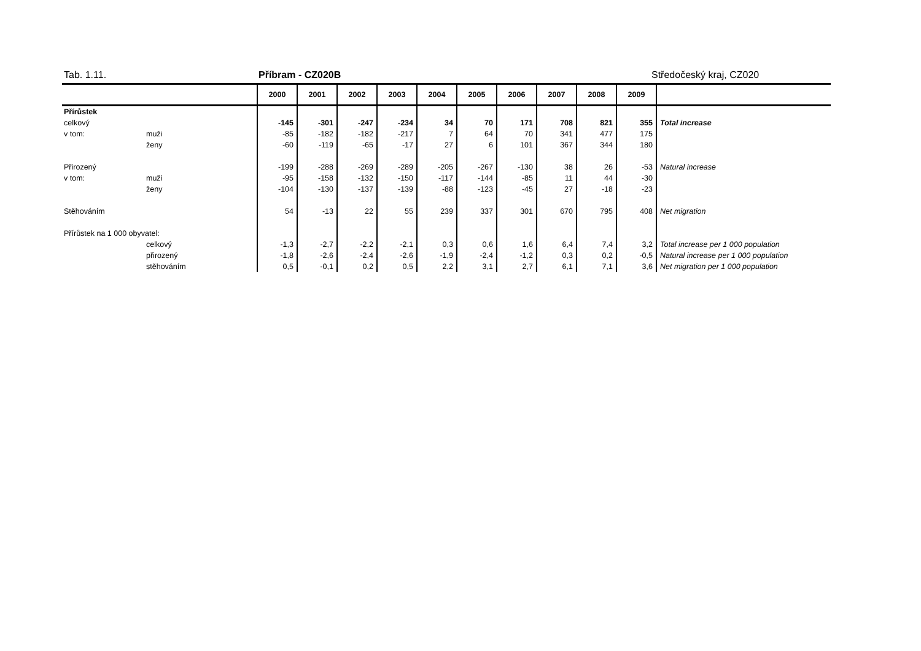Tab. 1.11. Příbram - CZ020B Středočeský kraj, CZ020
| | | 2000 | 2001 | 2002 | 2003 | 2004 | 2005 | 2006 | 2007 | 2008 | 2009 | |
| --- | --- | --- | --- | --- | --- | --- | --- | --- | --- | --- | --- | --- |
| Přírůstek | | | | | | | | | | | | |
| celkový | | -145 | -301 | -247 | -234 | 34 | 70 | 171 | 708 | 821 | 355 | Total increase |
| v tom: | muži | -85 | -182 | -182 | -217 | 7 | 64 | 70 | 341 | 477 | 175 | |
| | ženy | -60 | -119 | -65 | -17 | 27 | 6 | 101 | 367 | 344 | 180 | |
| Přirozený | | -199 | -288 | -269 | -289 | -205 | -267 | -130 | 38 | 26 | -53 | Natural increase |
| v tom: | muži | -95 | -158 | -132 | -150 | -117 | -144 | -85 | 11 | 44 | -30 | |
| | ženy | -104 | -130 | -137 | -139 | -88 | -123 | -45 | 27 | -18 | -23 | |
| Stěhováním | | 54 | -13 | 22 | 55 | 239 | 337 | 301 | 670 | 795 | 408 | Net migration |
| Přírůstek na 1 000 obyvatel: | | | | | | | | | | | | |
| | celkový | -1,3 | -2,7 | -2,2 | -2,1 | 0,3 | 0,6 | 1,6 | 6,4 | 7,4 | 3,2 | Total increase per 1 000 population |
| | přirozený | -1,8 | -2,6 | -2,4 | -2,6 | -1,9 | -2,4 | -1,2 | 0,3 | 0,2 | -0,5 | Natural increase per 1 000 population |
| | stěhováním | 0,5 | -0,1 | 0,2 | 0,5 | 2,2 | 3,1 | 2,7 | 6,1 | 7,1 | 3,6 | Net migration per 1 000 population |